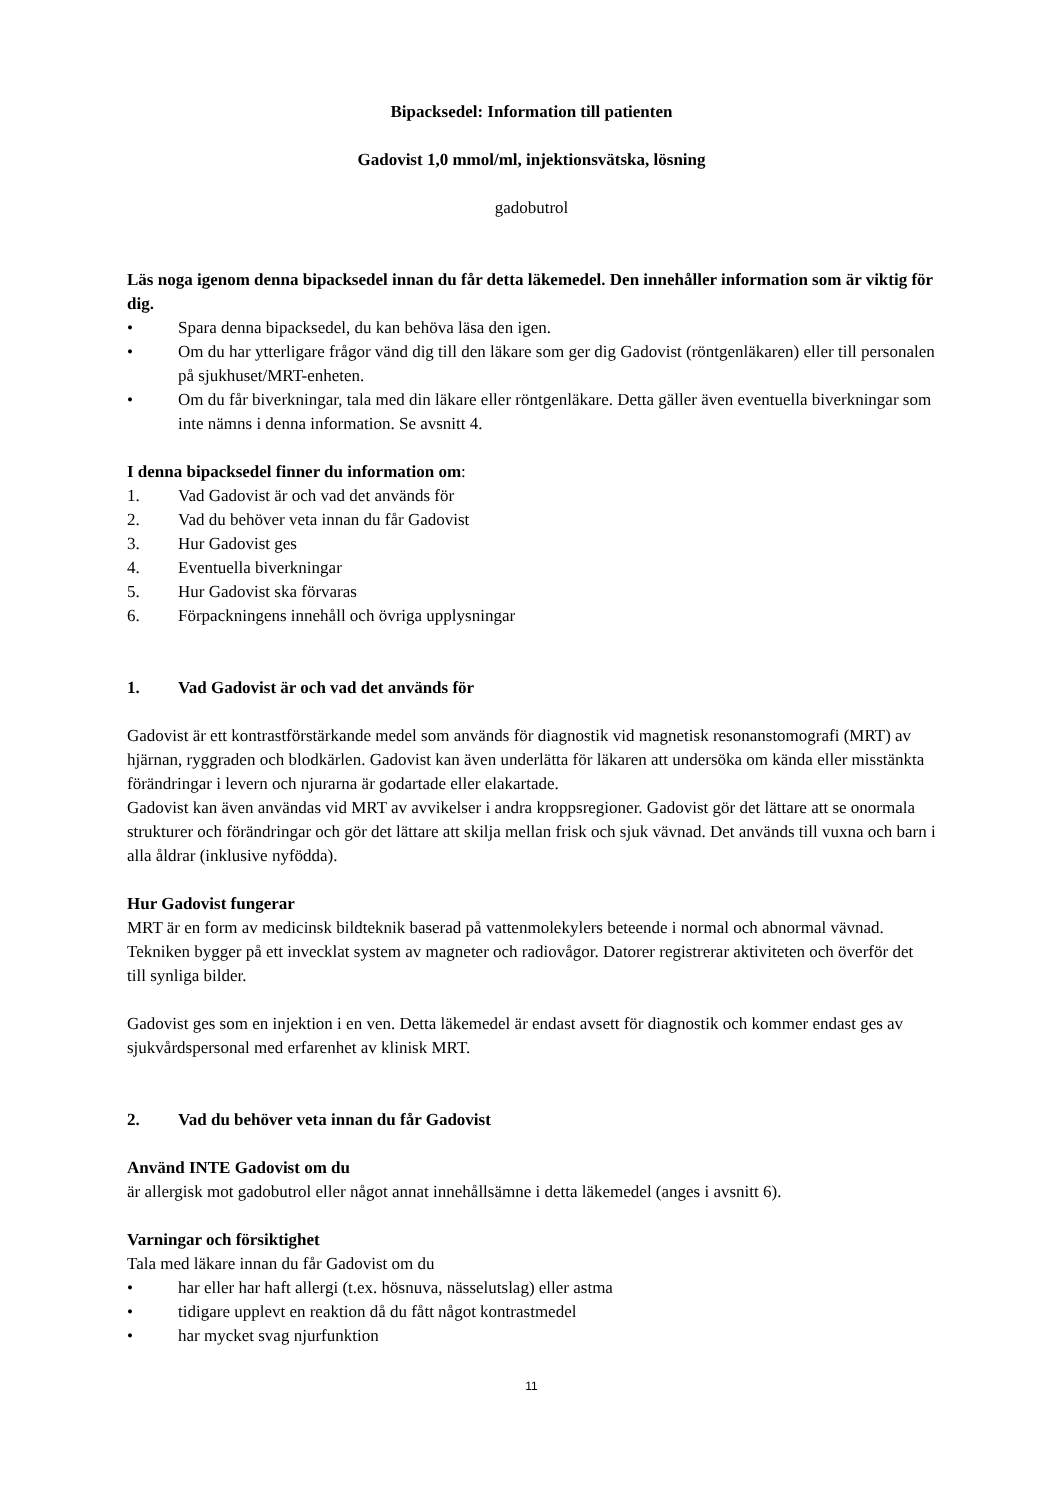Bipacksedel: Information till patienten
Gadovist 1,0 mmol/ml, injektionsvätska, lösning
gadobutrol
Läs noga igenom denna bipacksedel innan du får detta läkemedel. Den innehåller information som är viktig för dig.
• Spara denna bipacksedel, du kan behöva läsa den igen.
• Om du har ytterligare frågor vänd dig till den läkare som ger dig Gadovist (röntgenläkaren) eller till personalen på sjukhuset/MRT-enheten.
• Om du får biverkningar, tala med din läkare eller röntgenläkare. Detta gäller även eventuella biverkningar som inte nämns i denna information. Se avsnitt 4.
I denna bipacksedel finner du information om:
1. Vad Gadovist är och vad det används för
2. Vad du behöver veta innan du får Gadovist
3. Hur Gadovist ges
4. Eventuella biverkningar
5. Hur Gadovist ska förvaras
6. Förpackningens innehåll och övriga upplysningar
1. Vad Gadovist är och vad det används för
Gadovist är ett kontrastförstärkande medel som används för diagnostik vid magnetisk resonanstomografi (MRT) av hjärnan, ryggraden och blodkärlen. Gadovist kan även underlätta för läkaren att undersöka om kända eller misstänkta förändringar i levern och njurarna är godartade eller elakartade.
Gadovist kan även användas vid MRT av avvikelser i andra kroppsregioner. Gadovist gör det lättare att se onormala strukturer och förändringar och gör det lättare att skilja mellan frisk och sjuk vävnad. Det används till vuxna och barn i alla åldrar (inklusive nyfödda).
Hur Gadovist fungerar
MRT är en form av medicinsk bildteknik baserad på vattenmolekylers beteende i normal och abnormal vävnad. Tekniken bygger på ett invecklat system av magneter och radiovågor. Datorer registrerar aktiviteten och överför det till synliga bilder.
Gadovist ges som en injektion i en ven. Detta läkemedel är endast avsett för diagnostik och kommer endast ges av sjukvårdspersonal med erfarenhet av klinisk MRT.
2. Vad du behöver veta innan du får Gadovist
Använd INTE Gadovist om du
är allergisk mot gadobutrol eller något annat innehållsämne i detta läkemedel (anges i avsnitt 6).
Varningar och försiktighet
Tala med läkare innan du får Gadovist om du
• har eller har haft allergi (t.ex. hösnuva, nässelutslag) eller astma
• tidigare upplevt en reaktion då du fått något kontrastmedel
• har mycket svag njurfunktion
11